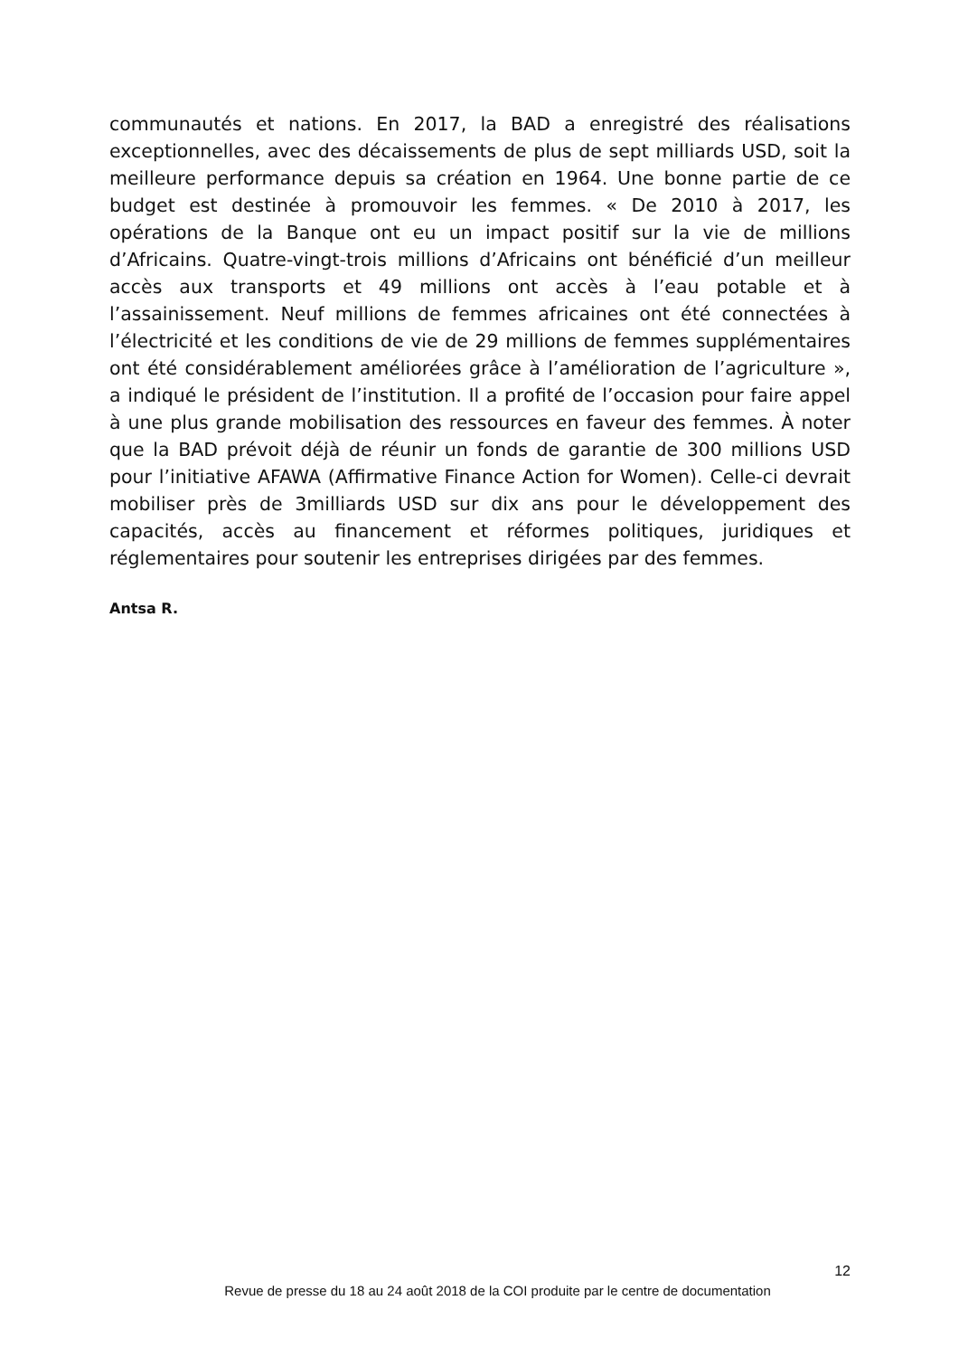communautés et nations. En 2017, la BAD a enregistré des réalisations exceptionnelles, avec des décaissements de plus de sept milliards USD, soit la meilleure performance depuis sa création en 1964. Une bonne partie de ce budget est destinée à promouvoir les femmes. « De 2010 à 2017, les opérations de la Banque ont eu un impact positif sur la vie de millions d’Africains. Quatre-vingt-trois millions d’Africains ont bénéficié d’un meilleur accès aux transports et 49 millions ont accès à l’eau potable et à l’assainissement. Neuf millions de femmes africaines ont été connectées à l’électricité et les conditions de vie de 29 millions de femmes supplémentaires ont été considérablement améliorées grâce à l’amélioration de l’agriculture », a indiqué le président de l’institution. Il a profité de l’occasion pour faire appel à une plus grande mobilisation des ressources en faveur des femmes. À noter que la BAD prévoit déjà de réunir un fonds de garantie de 300 millions USD pour l’initiative AFAWA (Affirmative Finance Action for Women). Celle-ci devrait mobiliser près de 3milliards USD sur dix ans pour le développement des capacités, accès au financement et réformes politiques, juridiques et réglementaires pour soutenir les entreprises dirigées par des femmes.
Antsa R.
12
Revue de presse du 18 au 24 août 2018 de la COI produite par le centre de documentation